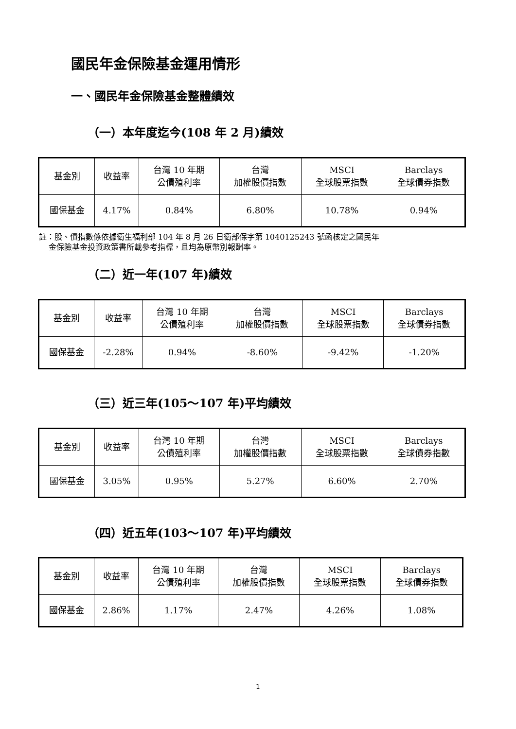國民年金保險基金運用情形
一、國民年金保險基金整體績效
（一）本年度迄今(108 年 2 月)績效
| 基金別 | 收益率 | 台灣 10 年期 公債殖利率 | 台灣 加權股價指數 | MSCI 全球股票指數 | Barclays 全球債券指數 |
| --- | --- | --- | --- | --- | --- |
| 國保基金 | 4.17% | 0.84% | 6.80% | 10.78% | 0.94% |
註：股、債指數係依據衛生福利部 104 年 8 月 26 日衛部保字第 1040125243 號函核定之國民年
金保險基金投資政策書所載參考指標，且均為原幣別報酬率。
（二）近一年(107 年)績效
| 基金別 | 收益率 | 台灣 10 年期 公債殖利率 | 台灣 加權股價指數 | MSCI 全球股票指數 | Barclays 全球債券指數 |
| --- | --- | --- | --- | --- | --- |
| 國保基金 | -2.28% | 0.94% | -8.60% | -9.42% | -1.20% |
（三）近三年(105～107 年)平均績效
| 基金別 | 收益率 | 台灣 10 年期 公債殖利率 | 台灣 加權股價指數 | MSCI 全球股票指數 | Barclays 全球債券指數 |
| --- | --- | --- | --- | --- | --- |
| 國保基金 | 3.05% | 0.95% | 5.27% | 6.60% | 2.70% |
（四）近五年(103～107 年)平均績效
| 基金別 | 收益率 | 台灣 10 年期 公債殖利率 | 台灣 加權股價指數 | MSCI 全球股票指數 | Barclays 全球債券指數 |
| --- | --- | --- | --- | --- | --- |
| 國保基金 | 2.86% | 1.17% | 2.47% | 4.26% | 1.08% |
1